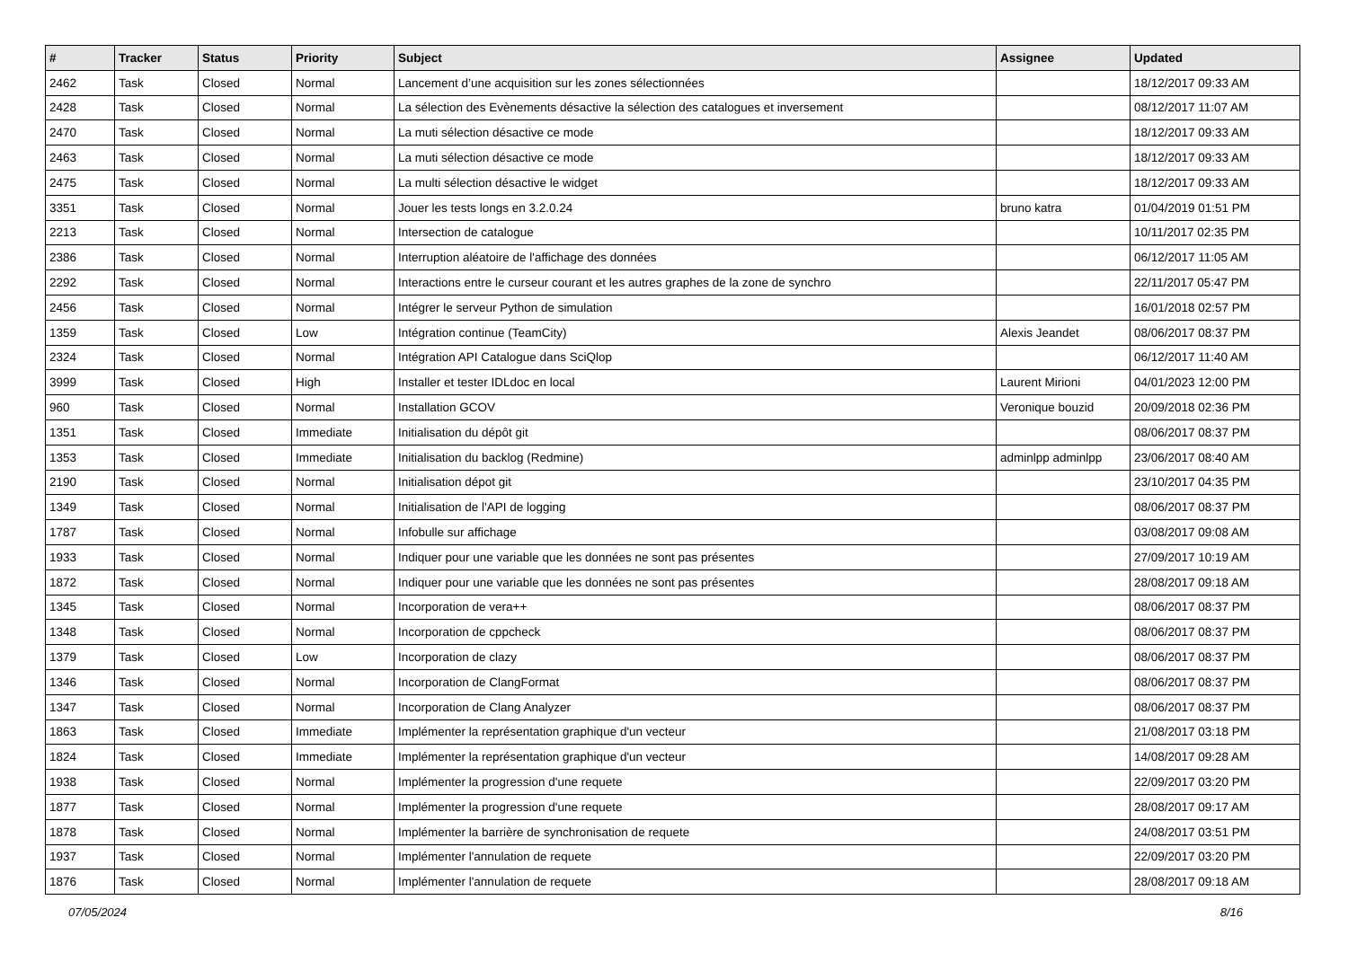| # | Tracker | Status | Priority | Subject | Assignee | Updated |
| --- | --- | --- | --- | --- | --- | --- |
| 2462 | Task | Closed | Normal | Lancement d’une acquisition sur les zones sélectionnées | | 18/12/2017 09:33 AM |
| 2428 | Task | Closed | Normal | La sélection des Evènements désactive la sélection des catalogues et inversement | | 08/12/2017 11:07 AM |
| 2470 | Task | Closed | Normal | La muti sélection désactive ce mode | | 18/12/2017 09:33 AM |
| 2463 | Task | Closed | Normal | La muti sélection désactive ce mode | | 18/12/2017 09:33 AM |
| 2475 | Task | Closed | Normal | La multi sélection désactive le widget | | 18/12/2017 09:33 AM |
| 3351 | Task | Closed | Normal | Jouer les tests longs en 3.2.0.24 | bruno katra | 01/04/2019 01:51 PM |
| 2213 | Task | Closed | Normal | Intersection de catalogue | | 10/11/2017 02:35 PM |
| 2386 | Task | Closed | Normal | Interruption aléatoire de l'affichage des données | | 06/12/2017 11:05 AM |
| 2292 | Task | Closed | Normal | Interactions entre le curseur courant et les autres graphes de la zone de synchro | | 22/11/2017 05:47 PM |
| 2456 | Task | Closed | Normal | Intégrer le serveur Python de simulation | | 16/01/2018 02:57 PM |
| 1359 | Task | Closed | Low | Intégration continue (TeamCity) | Alexis Jeandet | 08/06/2017 08:37 PM |
| 2324 | Task | Closed | Normal | Intégration API Catalogue dans SciQlop | | 06/12/2017 11:40 AM |
| 3999 | Task | Closed | High | Installer et tester IDLdoc en local | Laurent Mirioni | 04/01/2023 12:00 PM |
| 960 | Task | Closed | Normal | Installation GCOV | Veronique bouzid | 20/09/2018 02:36 PM |
| 1351 | Task | Closed | Immediate | Initialisation du dépôt git | | 08/06/2017 08:37 PM |
| 1353 | Task | Closed | Immediate | Initialisation du backlog (Redmine) | adminlpp adminlpp | 23/06/2017 08:40 AM |
| 2190 | Task | Closed | Normal | Initialisation dépot git | | 23/10/2017 04:35 PM |
| 1349 | Task | Closed | Normal | Initialisation de l'API de logging | | 08/06/2017 08:37 PM |
| 1787 | Task | Closed | Normal | Infobulle sur affichage | | 03/08/2017 09:08 AM |
| 1933 | Task | Closed | Normal | Indiquer pour une variable que les données ne sont pas présentes | | 27/09/2017 10:19 AM |
| 1872 | Task | Closed | Normal | Indiquer pour une variable que les données ne sont pas présentes | | 28/08/2017 09:18 AM |
| 1345 | Task | Closed | Normal | Incorporation de vera++ | | 08/06/2017 08:37 PM |
| 1348 | Task | Closed | Normal | Incorporation de cppcheck | | 08/06/2017 08:37 PM |
| 1379 | Task | Closed | Low | Incorporation de clazy | | 08/06/2017 08:37 PM |
| 1346 | Task | Closed | Normal | Incorporation de ClangFormat | | 08/06/2017 08:37 PM |
| 1347 | Task | Closed | Normal | Incorporation de Clang Analyzer | | 08/06/2017 08:37 PM |
| 1863 | Task | Closed | Immediate | Implémenter la représentation graphique d'un vecteur | | 21/08/2017 03:18 PM |
| 1824 | Task | Closed | Immediate | Implémenter la représentation graphique d'un vecteur | | 14/08/2017 09:28 AM |
| 1938 | Task | Closed | Normal | Implémenter la progression d'une requete | | 22/09/2017 03:20 PM |
| 1877 | Task | Closed | Normal | Implémenter la progression d'une requete | | 28/08/2017 09:17 AM |
| 1878 | Task | Closed | Normal | Implémenter la barrière de synchronisation de requete | | 24/08/2017 03:51 PM |
| 1937 | Task | Closed | Normal | Implémenter l'annulation de requete | | 22/09/2017 03:20 PM |
| 1876 | Task | Closed | Normal | Implémenter l'annulation de requete | | 28/08/2017 09:18 AM |
07/05/2024 8/16